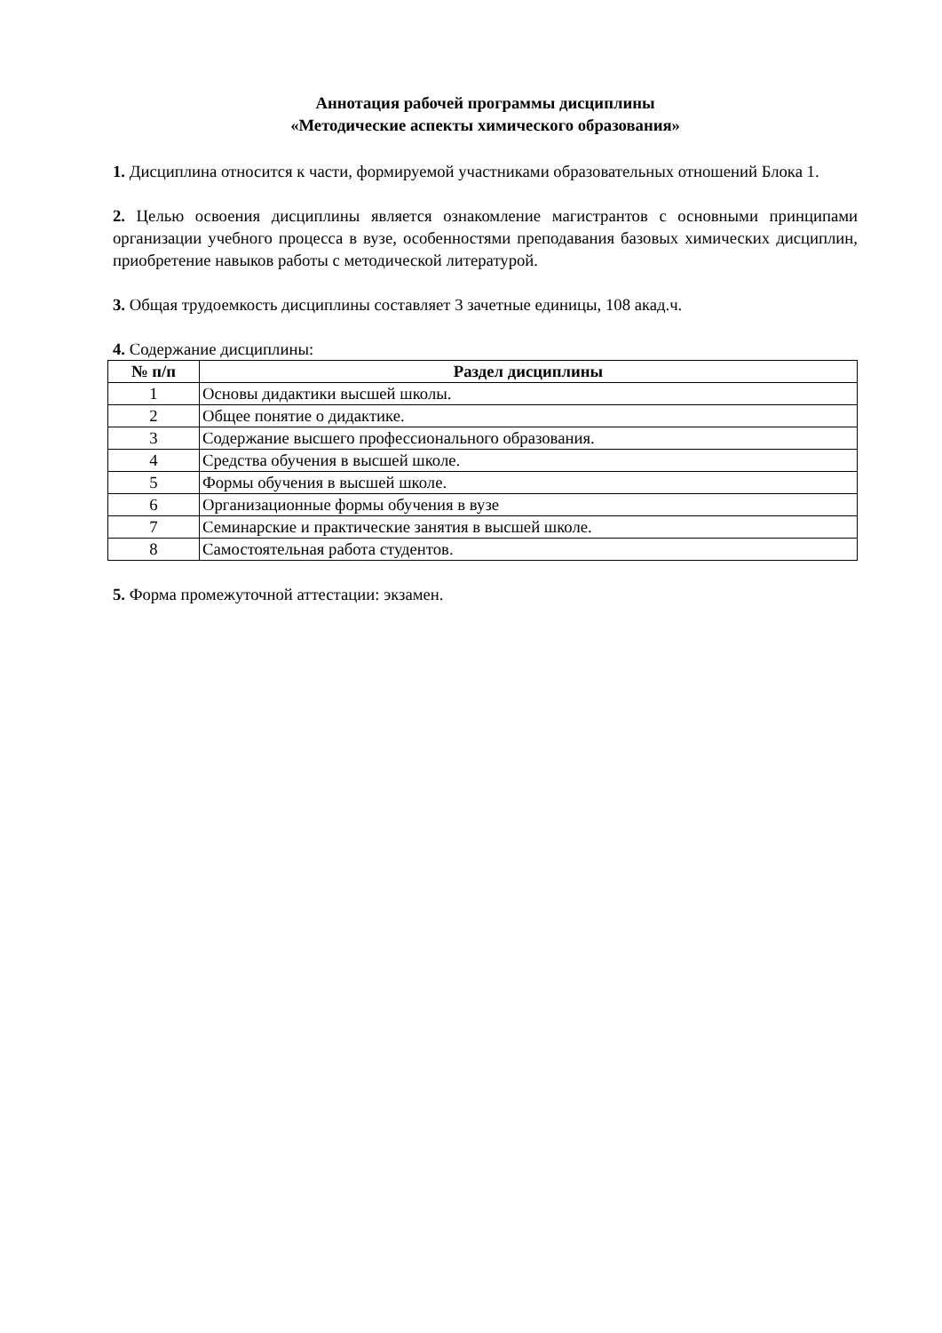Аннотация рабочей программы дисциплины
«Методические аспекты химического образования»
1. Дисциплина относится к части, формируемой участниками образовательных отношений Блока 1.
2. Целью освоения дисциплины является ознакомление магистрантов с основными принципами организации учебного процесса в вузе, особенностями преподавания базовых химических дисциплин, приобретение навыков работы с методической литературой.
3. Общая трудоемкость дисциплины составляет 3 зачетные единицы, 108 акад.ч.
4. Содержание дисциплины:
| № п/п | Раздел дисциплины |
| --- | --- |
| 1 | Основы дидактики высшей школы. |
| 2 | Общее понятие о дидактике. |
| 3 | Содержание высшего профессионального образования. |
| 4 | Средства обучения в высшей школе. |
| 5 | Формы обучения в высшей школе. |
| 6 | Организационные формы обучения в вузе |
| 7 | Семинарские и практические занятия в высшей школе. |
| 8 | Самостоятельная работа студентов. |
5. Форма промежуточной аттестации: экзамен.